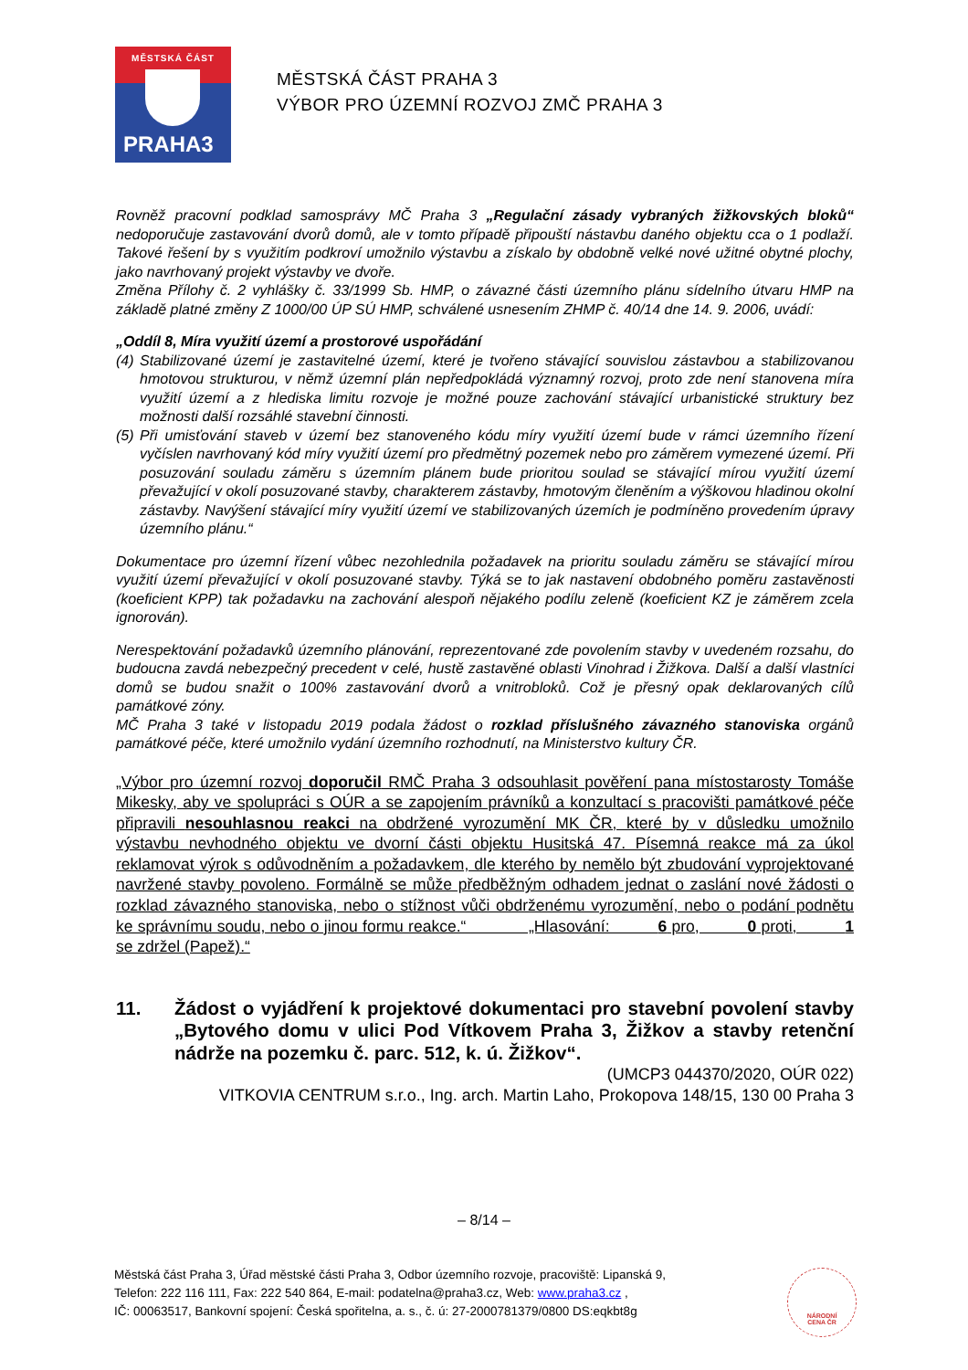MĚSTSKÁ ČÁST
PRAHA3
MĚSTSKÁ ČÁST PRAHA 3
VÝBOR PRO ÚZEMNÍ ROZVOJ ZMČ PRAHA 3
Rovněž pracovní podklad samosprávy MČ Praha 3 „Regulační zásady vybraných žižkovských bloků“ nedoporučuje zastavování dvorů domů, ale v tomto případě připouští nástavbu daného objektu cca o 1 podlaží. Takové řešení by s využitím podkroví umožnilo výstavbu a získalo by obdobně velké nové užitné obytné plochy, jako navrhovaný projekt výstavby ve dvoře.
Změna Přílohy č. 2 vyhlášky č. 33/1999 Sb. HMP, o závazné části územního plánu sídelního útvaru HMP na základě platné změny Z 1000/00 ÚP SÚ HMP, schválené usnesením ZHMP č. 40/14 dne 14. 9. 2006, uvádí:
„Oddíl 8, Míra využití území a prostorové uspořádání
(4)
Stabilizované území je zastavitelné území, které je tvořeno stávající souvislou zástavbou a stabilizovanou hmotovou strukturou, v němž územní plán nepředpokládá významný rozvoj, proto zde není stanovena míra využití území a z hlediska limitu rozvoje je možné pouze zachování stávající urbanistické struktury bez možnosti další rozsáhlé stavební činnosti.
(5)
Při umisťování staveb v území bez stanoveného kódu míry využití území bude v rámci územního řízení vyčíslen navrhovaný kód míry využití území pro předmětný pozemek nebo pro záměrem vymezené území. Při posuzování souladu záměru s územním plánem bude prioritou soulad se stávající mírou využití území převažující v okolí posuzované stavby, charakterem zástavby, hmotovým členěním a výškovou hladinou okolní zástavby. Navýšení stávající míry využití území ve stabilizovaných územích je podmíněno provedením úpravy územního plánu.“
Dokumentace pro územní řízení vůbec nezohlednila požadavek na prioritu souladu záměru se stávající mírou využití území převažující v okolí posuzované stavby. Týká se to jak nastavení obdobného poměru zastavěnosti (koeficient KPP) tak požadavku na zachování alespoň nějakého podílu zeleně (koeficient KZ je záměrem zcela ignorován).
Nerespektování požadavků územního plánování, reprezentované zde povolením stavby v uvedeném rozsahu, do budoucna zavdá nebezpečný precedent v celé, hustě zastavěné oblasti Vinohrad i Žižkova. Další a další vlastníci domů se budou snažit o 100% zastavování dvorů a vnitrobloků. Což je přesný opak deklarovaných cílů památkové zóny.
MČ Praha 3 také v listopadu 2019 podala žádost o rozklad příslušného závazného stanoviska orgánů památkové péče, které umožnilo vydání územního rozhodnutí, na Ministerstvo kultury ČR.
„Výbor pro územní rozvoj doporučil RMČ Praha 3 odsouhlasit pověření pana místostarosty Tomáše Mikesky, aby ve spolupráci s OÚR a se zapojením právníků a konzultací s pracovišti památkové péče připravili nesouhlasnou reakci na obdržené vyrozumění MK ČR, které by v důsledku umožnilo výstavbu nevhodného objektu ve dvorní části objektu Husitská 47. Písemná reakce má za úkol reklamovat výrok s odůvodněním a požadavkem, dle kterého by nemělo být zbudování vyprojektované navržené stavby povoleno. Formálně se může předběžným odhadem jednat o zaslání nové žádosti o rozklad závazného stanoviska, nebo o stížnost vůči obdrženému vyrozumění, nebo o podání podnětu ke správnímu soudu, nebo o jinou formu reakce.“ „Hlasování: 6 pro, 0 proti, 1 se zdržel (Papež).“
11. Žádost o vyjádření k projektové dokumentaci pro stavební povolení stavby „Bytového domu v ulici Pod Vítkovem Praha 3, Žižkov a stavby retenční nádrže na pozemku č. parc. 512, k. ú. Žižkov“.
(UMCP3 044370/2020, OÚR 022)
VITKOVIA CENTRUM s.r.o., Ing. arch. Martin Laho, Prokopova 148/15, 130 00 Praha 3
– 8/14 –
Městská část Praha 3, Úřad městské části Praha 3, Odbor územního rozvoje, pracoviště: Lipanská 9,
Telefon: 222 116 111, Fax: 222 540 864, E-mail: podatelna@praha3.cz, Web: www.praha3.cz ,
IČ: 00063517, Bankovní spojení: Česká spořitelna, a. s., č. ú: 27-2000781379/0800 DS:eqkbt8g
NÁRODNÍ
CENA ČR